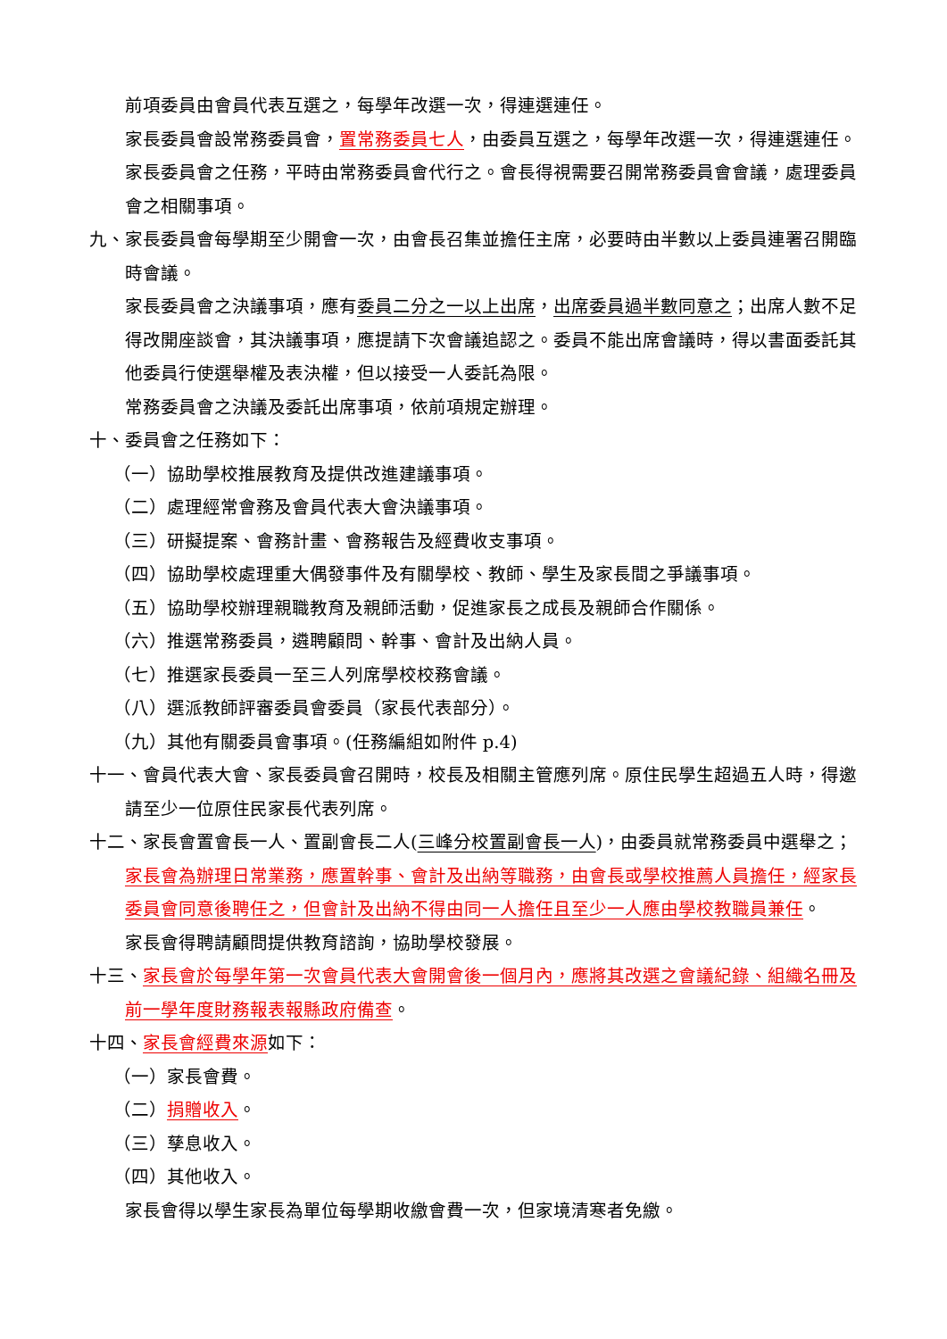前項委員由會員代表互選之，每學年改選一次，得連選連任。
家長委員會設常務委員會，置常務委員七人，由委員互選之，每學年改選一次，得連選連任。
家長委員會之任務，平時由常務委員會代行之。會長得視需要召開常務委員會會議，處理委員會之相關事項。
九、家長委員會每學期至少開會一次，由會長召集並擔任主席，必要時由半數以上委員連署召開臨時會議。
家長委員會之決議事項，應有委員二分之一以上出席，出席委員過半數同意之；出席人數不足得改開座談會，其決議事項，應提請下次會議追認之。委員不能出席會議時，得以書面委託其他委員行使選舉權及表決權，但以接受一人委託為限。
常務委員會之決議及委託出席事項，依前項規定辦理。
十、委員會之任務如下：
（一）協助學校推展教育及提供改進建議事項。
（二）處理經常會務及會員代表大會決議事項。
（三）研擬提案、會務計畫、會務報告及經費收支事項。
（四）協助學校處理重大偶發事件及有關學校、教師、學生及家長間之爭議事項。
（五）協助學校辦理親職教育及親師活動，促進家長之成長及親師合作關係。
（六）推選常務委員，遴聘顧問、幹事、會計及出納人員。
（七）推選家長委員一至三人列席學校校務會議。
（八）選派教師評審委員會委員（家長代表部分）。
（九）其他有關委員會事項。(任務編組如附件 p.4)
十一、會員代表大會、家長委員會召開時，校長及相關主管應列席。原住民學生超過五人時，得邀請至少一位原住民家長代表列席。
十二、家長會置會長一人、置副會長二人(三峰分校置副會長一人)，由委員就常務委員中選舉之；家長會為辦理日常業務，應置幹事、會計及出納等職務，由會長或學校推薦人員擔任，經家長委員會同意後聘任之，但會計及出納不得由同一人擔任且至少一人應由學校教職員兼任。
家長會得聘請顧問提供教育諮詢，協助學校發展。
十三、家長會於每學年第一次會員代表大會開會後一個月內，應將其改選之會議紀錄、組織名冊及前一學年度財務報表報縣政府備查。
十四、家長會經費來源如下：
（一）家長會費。
（二）捐贈收入。
（三）孳息收入。
（四）其他收入。
家長會得以學生家長為單位每學期收繳會費一次，但家境清寒者免繳。